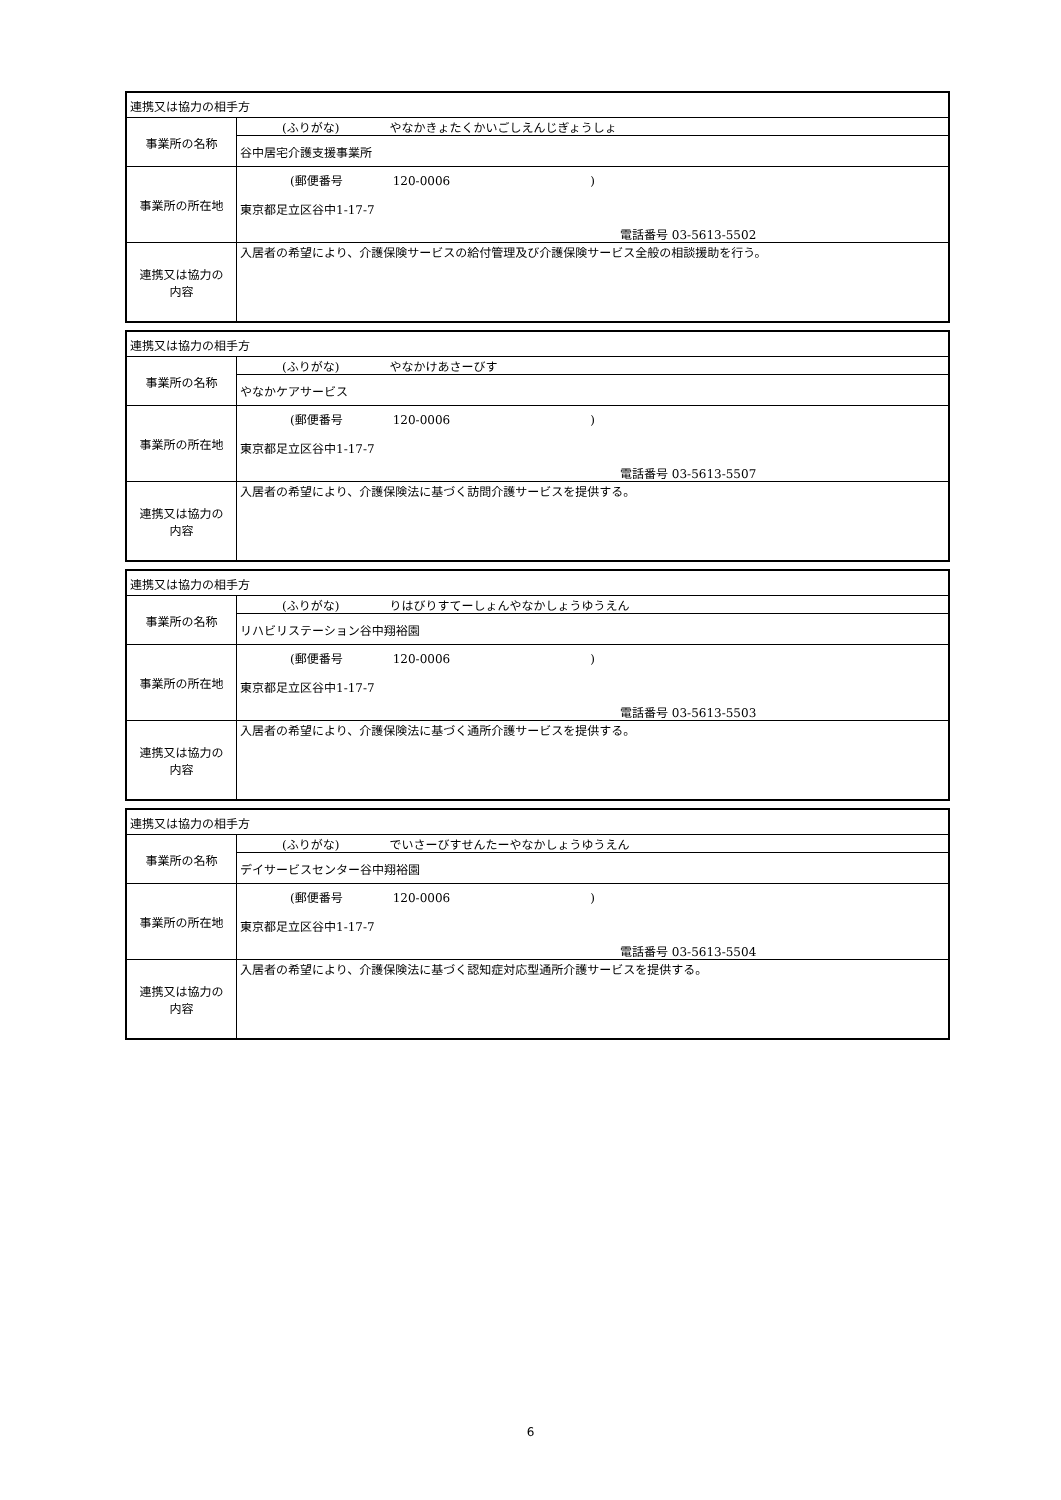| 連携又は協力の相手方 | |
| 事業所の名称 | (ふりがな) やなかきょたくかいごしえんじぎょうしょ |
| | 谷中居宅介護支援事業所 |
| 事業所の所在地 | (郵便番号 120-0006 ) 東京都足立区谷中1-17-7 電話番号 03-5613-5502 |
| 連携又は協力の 内容 | 入居者の希望により、介護保険サービスの給付管理及び介護保険サービス全般の相談援助を行う。 |
| 連携又は協力の相手方 | |
| 事業所の名称 | (ふりがな) やなかけあさーびす |
| | やなかケアサービス |
| 事業所の所在地 | (郵便番号 120-0006 ) 東京都足立区谷中1-17-7 電話番号 03-5613-5507 |
| 連携又は協力の 内容 | 入居者の希望により、介護保険法に基づく訪問介護サービスを提供する。 |
| 連携又は協力の相手方 | |
| 事業所の名称 | (ふりがな) りはびりすてーしょんやなかしょうゆうえん |
| | リハビリステーション谷中翔裕園 |
| 事業所の所在地 | (郵便番号 120-0006 ) 東京都足立区谷中1-17-7 電話番号 03-5613-5503 |
| 連携又は協力の 内容 | 入居者の希望により、介護保険法に基づく通所介護サービスを提供する。 |
| 連携又は協力の相手方 | |
| 事業所の名称 | (ふりがな) でいさーびすせんたーやなかしょうゆうえん |
| | デイサービスセンター谷中翔裕園 |
| 事業所の所在地 | (郵便番号 120-0006 ) 東京都足立区谷中1-17-7 電話番号 03-5613-5504 |
| 連携又は協力の 内容 | 入居者の希望により、介護保険法に基づく認知症対応型通所介護サービスを提供する。 |
6